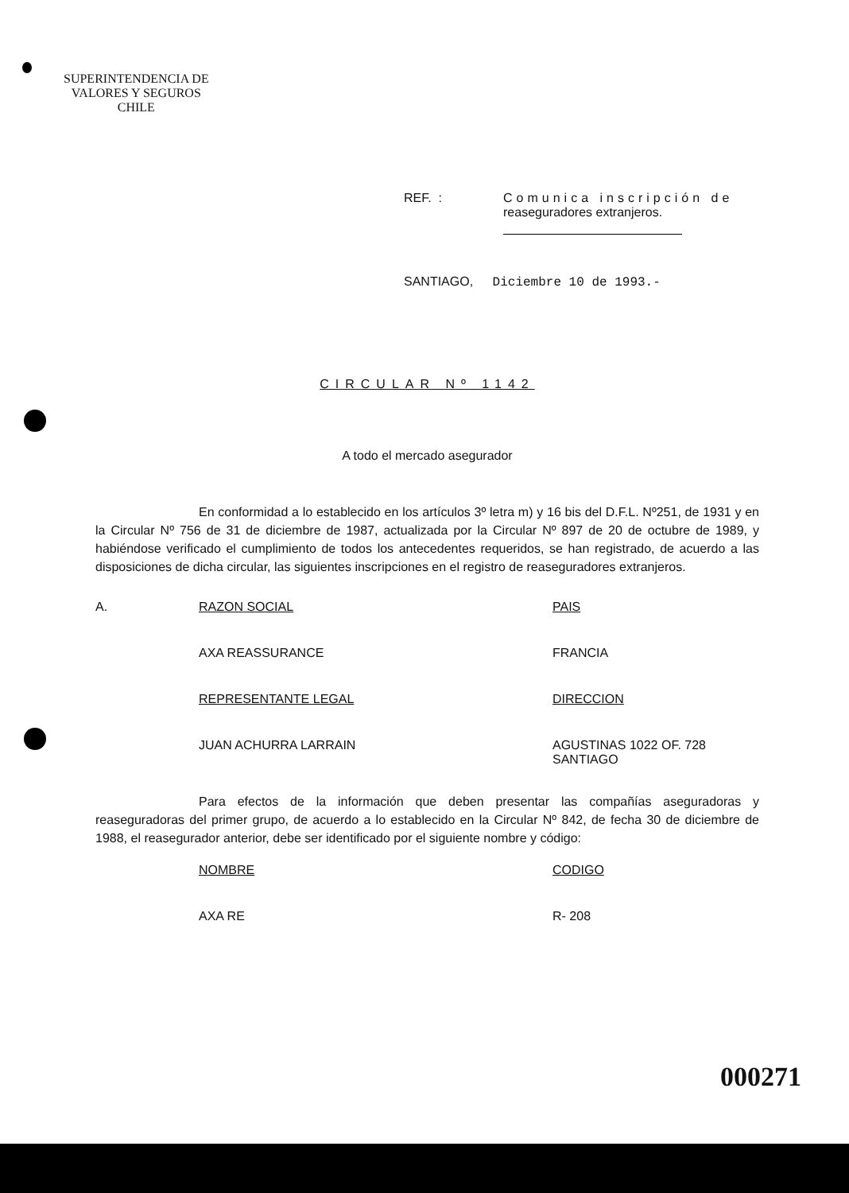SUPERINTENDENCIA DE
VALORES Y SEGUROS
CHILE
REF. : Comunica inscripción de
reaseguradores extranjeros.
SANTIAGO, Diciembre 10 de 1993.-
CIRCULAR Nº 1142
A todo el mercado asegurador
En conformidad a lo establecido en los artículos 3º letra m) y 16 bis del D.F.L. Nº251, de 1931 y en la Circular Nº 756 de 31 de diciembre de 1987, actualizada por la Circular Nº 897 de 20 de octubre de 1989, y habiéndose verificado el cumplimiento de todos los antecedentes requeridos, se han registrado, de acuerdo a las disposiciones de dicha circular, las siguientes inscripciones en el registro de reaseguradores extranjeros.
| A. | RAZON SOCIAL | PAIS |
| | AXA REASSURANCE | FRANCIA |
| | REPRESENTANTE LEGAL | DIRECCION |
| | JUAN ACHURRA LARRAIN | AGUSTINAS 1022 OF. 728 SANTIAGO |
Para efectos de la información que deben presentar las compañías aseguradoras y reaseguradoras del primer grupo, de acuerdo a lo establecido en la Circular Nº 842, de fecha 30 de diciembre de 1988, el reasegurador anterior, debe ser identificado por el siguiente nombre y código:
| | NOMBRE | CODIGO |
| | AXA RE | R- 208 |
000271